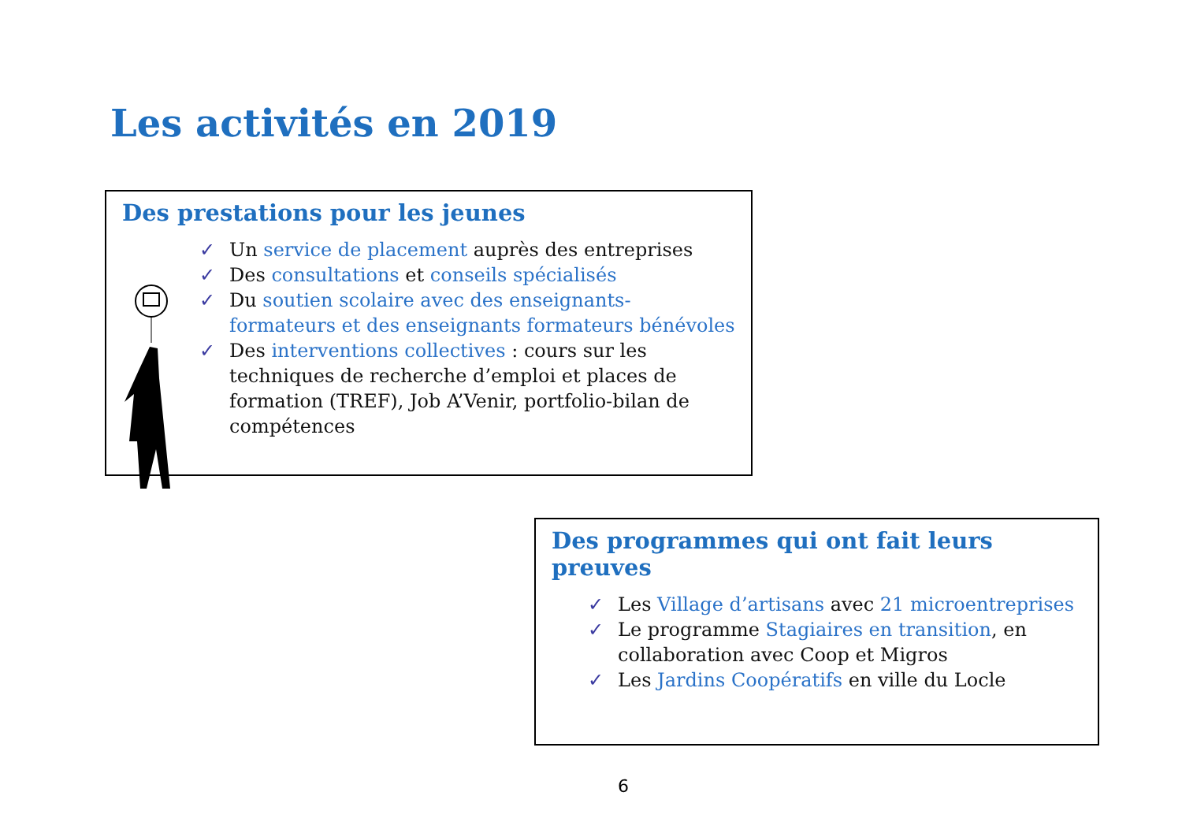Les activités en 2019
Des prestations pour les jeunes
✓ Un service de placement auprès des entreprises
✓ Des consultations et conseils spécialisés
✓ Du soutien scolaire avec des enseignants-formateurs et des enseignants formateurs bénévoles
✓ Des interventions collectives : cours sur les techniques de recherche d’emploi et places de formation (TREF), Job A’Venir, portfolio-bilan de compétences
Des programmes qui ont fait leurs preuves
✓ Les Village d’artisans avec 21 microentreprises
✓ Le programme Stagiaires en transition, en collaboration avec Coop et Migros
✓ Les Jardins Coopératifs en ville du Locle
6